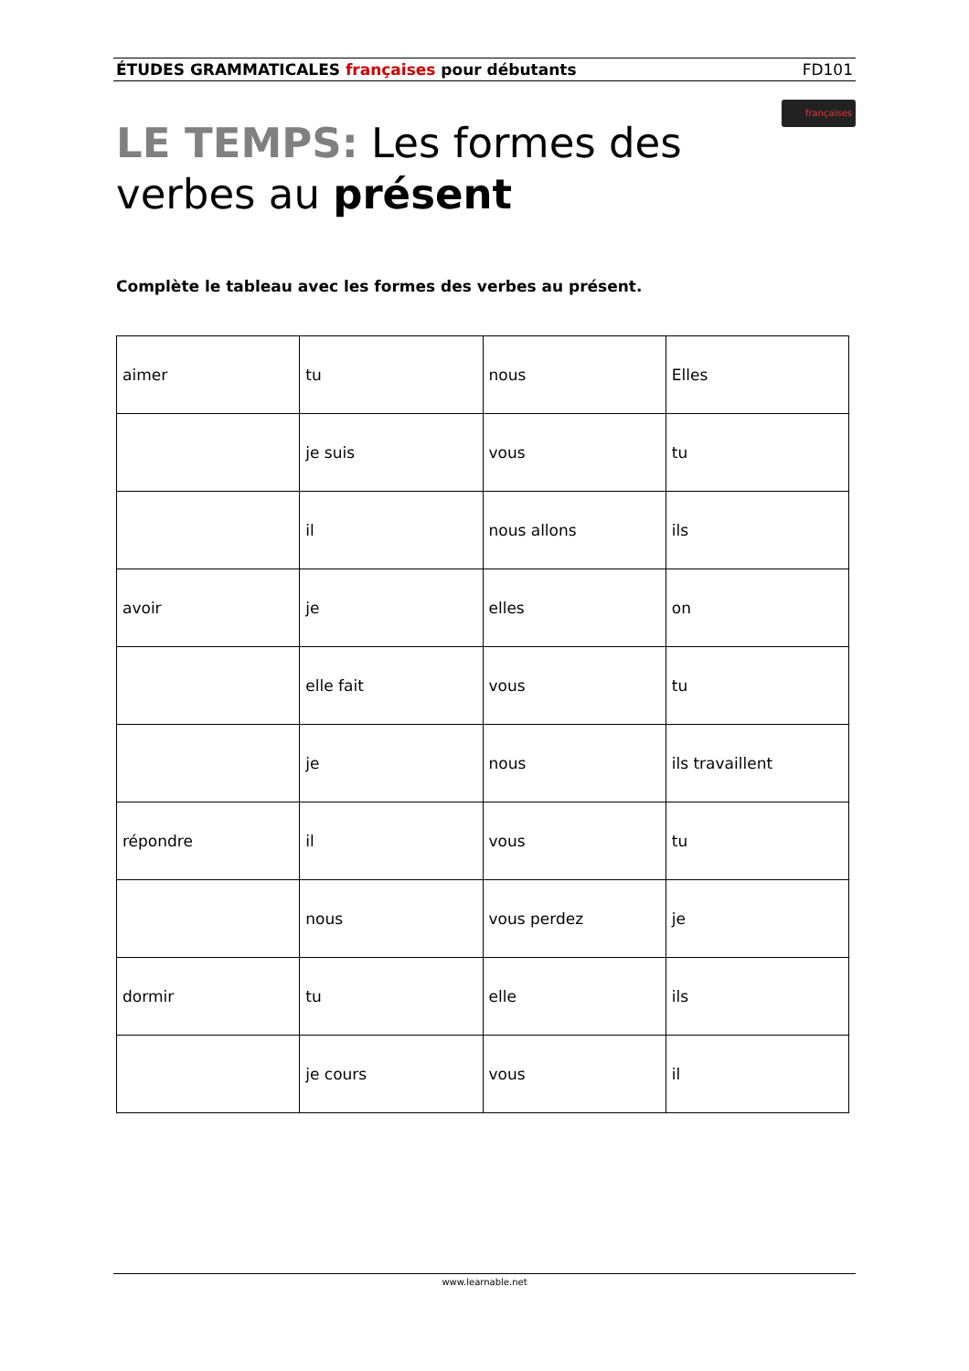ÉTUDES GRAMMATICALES françaises pour débutants FD101
LE TEMPS: Les formes des verbes au présent
françaises
Complète le tableau avec les formes des verbes au présent.
| aimer | tu | nous | Elles |
| | je suis | vous | tu |
| | il | nous allons | ils |
| avoir | je | elles | on |
| | elle fait | vous | tu |
| | je | nous | ils travaillent |
| répondre | il | vous | tu |
| | nous | vous perdez | je |
| dormir | tu | elle | ils |
| | je cours | vous | il |
www.learnable.net